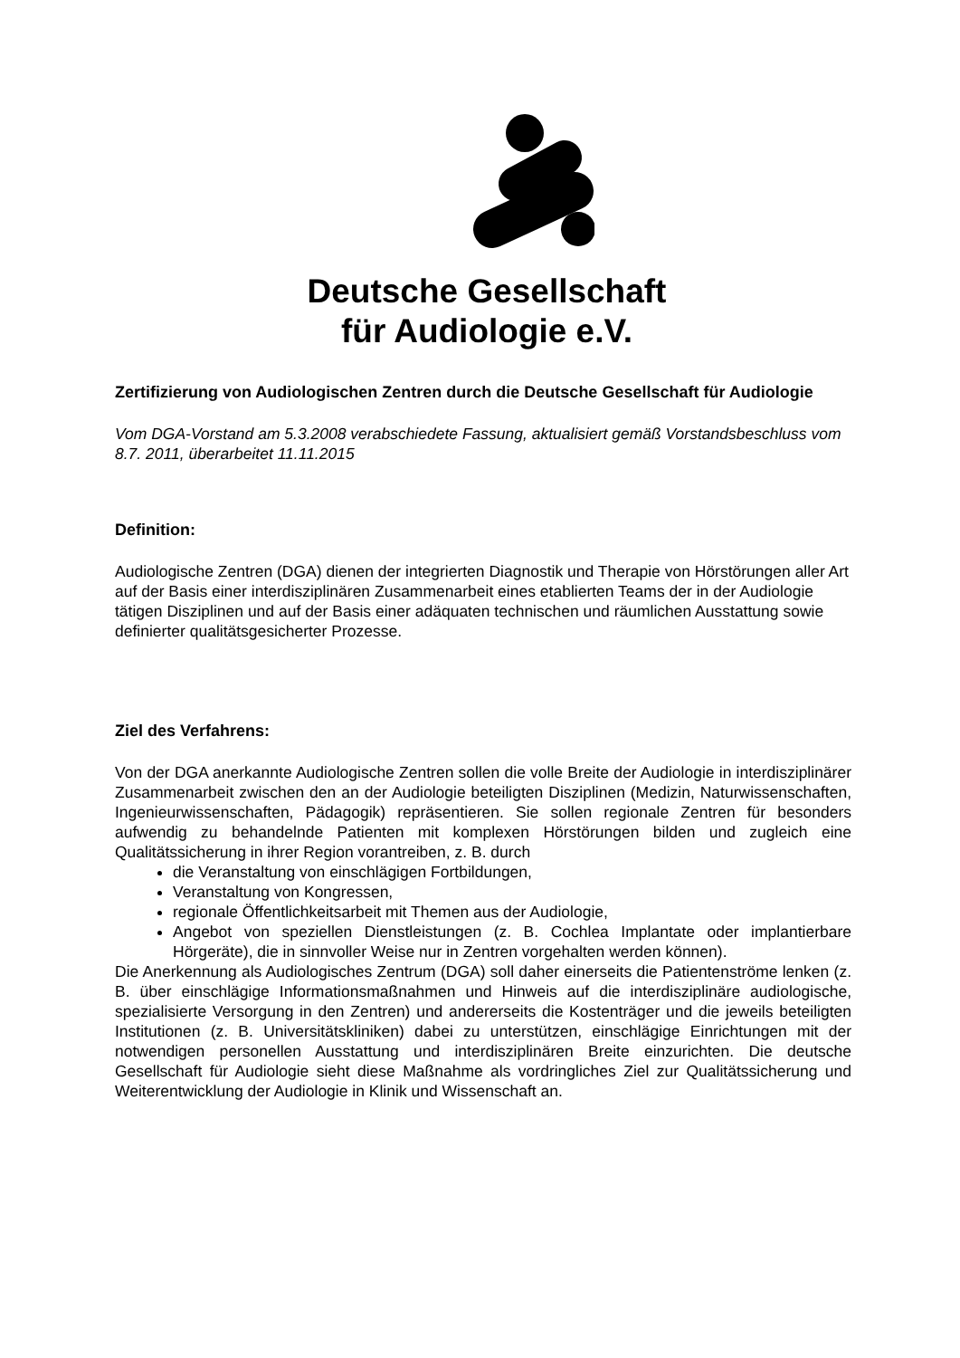Deutsche Gesellschaft
für Audiologie e.V.
Zertifizierung von Audiologischen Zentren durch die Deutsche Gesellschaft für Audiologie
Vom DGA-Vorstand am 5.3.2008 verabschiedete Fassung, aktualisiert gemäß Vorstandsbeschluss vom 8.7. 2011, überarbeitet 11.11.2015
Definition:
Audiologische Zentren (DGA) dienen der integrierten Diagnostik und Therapie von Hörstörungen aller Art auf der Basis einer interdisziplinären Zusammenarbeit eines etablierten Teams der in der Audiologie tätigen Disziplinen und auf der Basis einer adäquaten technischen und räumlichen Ausstattung sowie definierter qualitätsgesicherter Prozesse.
Ziel des Verfahrens:
Von der DGA anerkannte Audiologische Zentren sollen die volle Breite der Audiologie in interdisziplinärer Zusammenarbeit zwischen den an der Audiologie beteiligten Disziplinen (Medizin, Naturwissenschaften, Ingenieurwissenschaften, Pädagogik) repräsentieren. Sie sollen regionale Zentren für besonders aufwendig zu behandelnde Patienten mit komplexen Hörstörungen bilden und zugleich eine Qualitätssicherung in ihrer Region vorantreiben, z. B. durch
die Veranstaltung von einschlägigen Fortbildungen,
Veranstaltung von Kongressen,
regionale Öffentlichkeitsarbeit mit Themen aus der Audiologie,
Angebot von speziellen Dienstleistungen (z. B. Cochlea Implantate oder implantierbare Hörgeräte), die in sinnvoller Weise nur in Zentren vorgehalten werden können).
Die Anerkennung als Audiologisches Zentrum (DGA) soll daher einerseits die Patientenströme lenken (z. B. über einschlägige Informationsmaßnahmen und Hinweis auf die interdisziplinäre audiologische, spezialisierte Versorgung in den Zentren) und andererseits die Kostenträger und die jeweils beteiligten Institutionen (z. B. Universitätskliniken) dabei zu unterstützen, einschlägige Einrichtungen mit der notwendigen personellen Ausstattung und interdisziplinären Breite einzurichten. Die deutsche Gesellschaft für Audiologie sieht diese Maßnahme als vordringliches Ziel zur Qualitätssicherung und Weiterentwicklung der Audiologie in Klinik und Wissenschaft an.